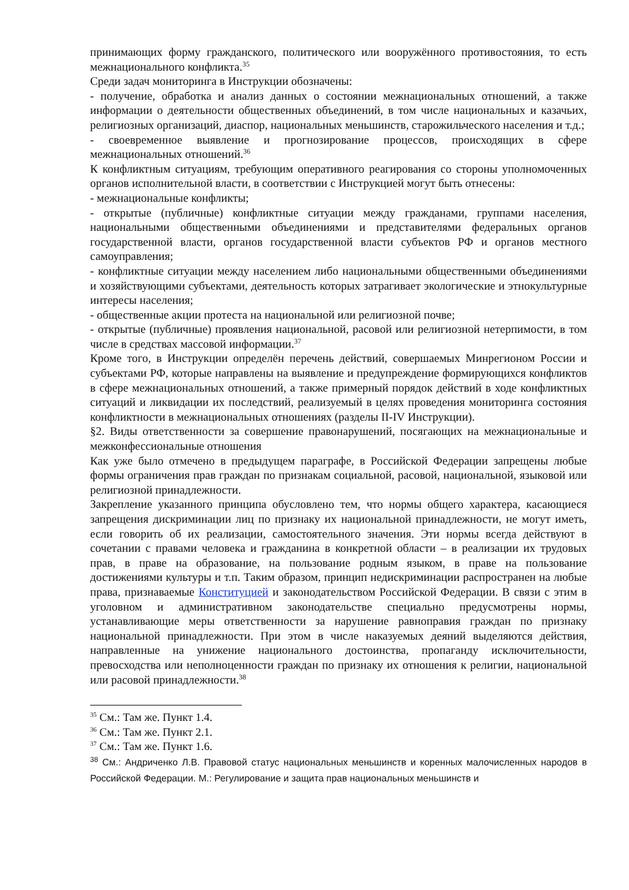принимающих форму гражданского, политического или вооружённого противостояния, то есть межнационального конфликта.<sup>35</sup>
Среди задач мониторинга в Инструкции обозначены:
- получение, обработка и анализ данных о состоянии межнациональных отношений, а также информации о деятельности общественных объединений, в том числе национальных и казачьих, религиозных организаций, диаспор, национальных меньшинств, старожильческого населения и т.д.;
- своевременное выявление и прогнозирование процессов, происходящих в сфере межнациональных отношений.<sup>36</sup>
К конфликтным ситуациям, требующим оперативного реагирования со стороны уполномоченных органов исполнительной власти, в соответствии с Инструкцией могут быть отнесены:
- межнациональные конфликты;
- открытые (публичные) конфликтные ситуации между гражданами, группами населения, национальными общественными объединениями и представителями федеральных органов государственной власти, органов государственной власти субъектов РФ и органов местного самоуправления;
- конфликтные ситуации между населением либо национальными общественными объединениями и хозяйствующими субъектами, деятельность которых затрагивает экологические и этнокультурные интересы населения;
- общественные акции протеста на национальной или религиозной почве;
- открытые (публичные) проявления национальной, расовой или религиозной нетерпимости, в том числе в средствах массовой информации.<sup>37</sup>
Кроме того, в Инструкции определён перечень действий, совершаемых Минрегионом России и субъектами РФ, которые направлены на выявление и предупреждение формирующихся конфликтов в сфере межнациональных отношений, а также примерный порядок действий в ходе конфликтных ситуаций и ликвидации их последствий, реализуемый в целях проведения мониторинга состояния конфликтности в межнациональных отношениях (разделы II-IV Инструкции).
§2. Виды ответственности за совершение правонарушений, посягающих на межнациональные и межконфессиональные отношения
Как уже было отмечено в предыдущем параграфе, в Российской Федерации запрещены любые формы ограничения прав граждан по признакам социальной, расовой, национальной, языковой или религиозной принадлежности.
Закрепление указанного принципа обусловлено тем, что нормы общего характера, касающиеся запрещения дискриминации лиц по признаку их национальной принадлежности, не могут иметь, если говорить об их реализации, самостоятельного значения. Эти нормы всегда действуют в сочетании с правами человека и гражданина в конкретной области – в реализации их трудовых прав, в праве на образование, на пользование родным языком, в праве на пользование достижениями культуры и т.п. Таким образом, принцип недискриминации распространен на любые права, признаваемые Конституцией и законодательством Российской Федерации. В связи с этим в уголовном и административном законодательстве специально предусмотрены нормы, устанавливающие меры ответственности за нарушение равноправия граждан по признаку национальной принадлежности. При этом в числе наказуемых деяний выделяются действия, направленные на унижение национального достоинства, пропаганду исключительности, превосходства или неполноценности граждан по признаку их отношения к религии, национальной или расовой принадлежности.<sup>38</sup>
<sup>35</sup> См.: Там же. Пункт 1.4.
<sup>36</sup> См.: Там же. Пункт 2.1.
<sup>37</sup> См.: Там же. Пункт 1.6.
<sup>38</sup> См.: Андриченко Л.В. Правовой статус национальных меньшинств и коренных малочисленных народов в Российской Федерации. М.: Регулирование и защита прав национальных меньшинств и